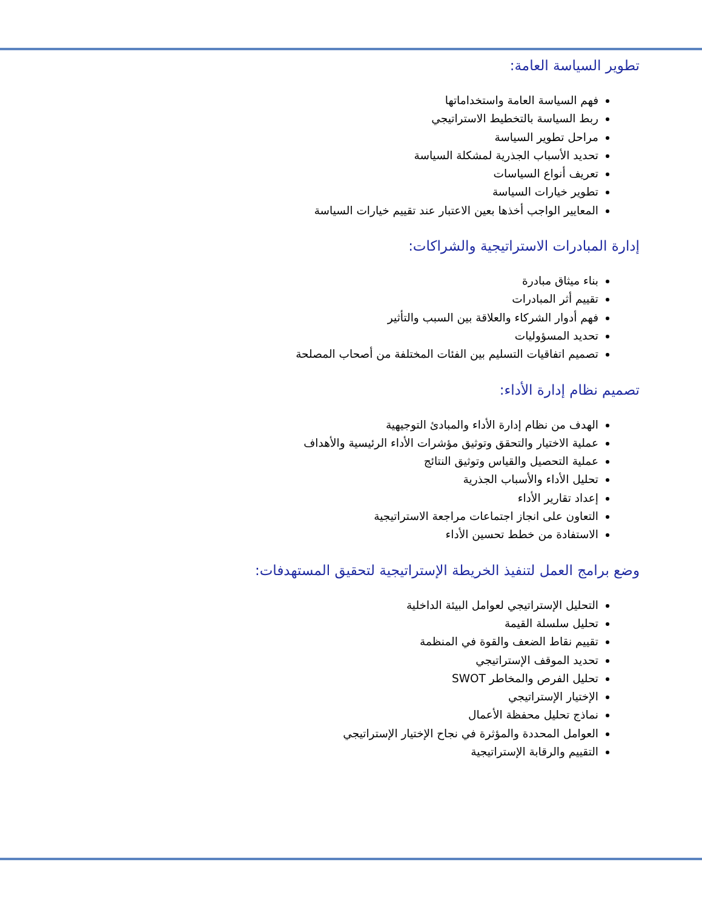تطوير السياسة العامة:
فهم السياسة العامة واستخداماتها
ربط السياسة بالتخطيط الاستراتيجي
مراحل تطوير السياسة
تحديد الأسباب الجذرية لمشكلة السياسة
تعريف أنواع السياسات
تطوير خيارات السياسة
المعايير الواجب أخذها بعين الاعتبار عند تقييم خيارات السياسة
إدارة المبادرات الاستراتيجية والشراكات:
بناء ميثاق مبادرة
تقييم أثر المبادرات
فهم أدوار الشركاء والعلاقة بين السبب والتأثير
تحديد المسؤوليات
تصميم اتفاقيات التسليم بين الفئات المختلفة من أصحاب المصلحة
تصميم نظام إدارة الأداء:
الهدف من نظام إدارة الأداء والمبادئ التوجيهية
عملية الاختيار والتحقق وتوثيق مؤشرات الأداء الرئيسية والأهداف
عملية التحصيل والقياس وتوثيق النتائج
تحليل الأداء والأسباب الجذرية
إعداد تقارير الأداء
التعاون على انجاز اجتماعات مراجعة الاستراتيجية
الاستفادة من خطط تحسين الأداء
وضع برامج العمل لتنفيذ الخريطة الإستراتيجية لتحقيق المستهدفات:
التحليل الإستراتيجي لعوامل البيئة الداخلية
تحليل سلسلة القيمة
تقييم نقاط الضعف والقوة في المنظمة
تحديد الموقف الإستراتيجي
تحليل الفرص والمخاطر SWOT
الإختيار الإستراتيجي
نماذج تحليل محفظة الأعمال
العوامل المحددة والمؤثرة في نجاح الإختيار الإستراتيجي
التقييم والرقابة الإستراتيجية